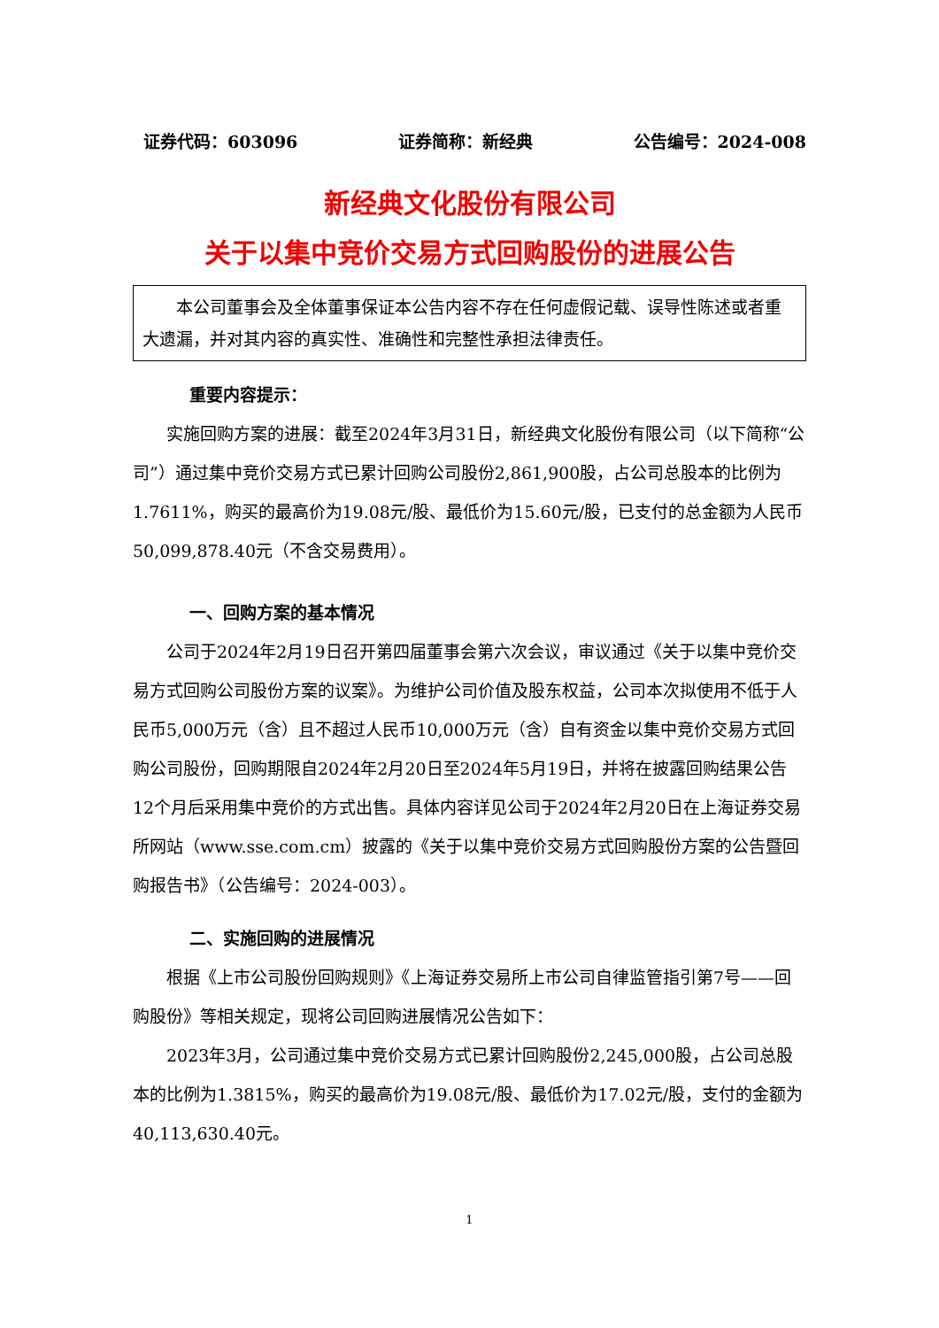证券代码：603096 证券简称：新经典 公告编号：2024-008
新经典文化股份有限公司
关于以集中竞价交易方式回购股份的进展公告
本公司董事会及全体董事保证本公告内容不存在任何虚假记载、误导性陈述或者重大遗漏，并对其内容的真实性、准确性和完整性承担法律责任。
重要内容提示：
实施回购方案的进展：截至2024年3月31日，新经典文化股份有限公司（以下简称“公司”）通过集中竞价交易方式已累计回购公司股份2,861,900股，占公司总股本的比例为1.7611%，购买的最高价为19.08元/股、最低价为15.60元/股，已支付的总金额为人民币50,099,878.40元（不含交易费用）。
一、回购方案的基本情况
公司于2024年2月19日召开第四届董事会第六次会议，审议通过《关于以集中竞价交易方式回购公司股份方案的议案》。为维护公司价值及股东权益，公司本次拟使用不低于人民币5,000万元（含）且不超过人民币10,000万元（含）自有资金以集中竞价交易方式回购公司股份，回购期限自2024年2月20日至2024年5月19日，并将在披露回购结果公告12个月后采用集中竞价的方式出售。具体内容详见公司于2024年2月20日在上海证券交易所网站（www.sse.com.cm）披露的《关于以集中竞价交易方式回购股份方案的公告暨回购报告书》（公告编号：2024-003）。
二、实施回购的进展情况
根据《上市公司股份回购规则》《上海证券交易所上市公司自律监管指引第7号——回购股份》等相关规定，现将公司回购进展情况公告如下：
2023年3月，公司通过集中竞价交易方式已累计回购股份2,245,000股，占公司总股本的比例为1.3815%，购买的最高价为19.08元/股、最低价为17.02元/股，支付的金额为40,113,630.40元。
1